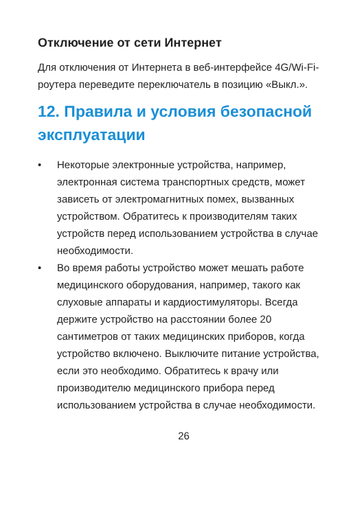Отключение от сети Интернет
Для отключения от Интернета в веб-интерфейсе 4G/Wi-Fi-роутера переведите переключатель в позицию «Выкл.».
12. Правила и условия безопасной эксплуатации
• Некоторые электронные устройства, например, электронная система транспортных средств, может зависеть от электромагнитных помех, вызванных устройством. Обратитесь к производителям таких устройств перед использованием устройства в случае необходимости.
• Во время работы устройство может мешать работе медицинского оборудования, например, такого как слуховые аппараты и кардиостимуляторы. Всегда держите устройство на расстоянии более 20 сантиметров от таких медицинских приборов, когда устройство включено. Выключите питание устройства, если это необходимо. Обратитесь к врачу или производителю медицинского прибора перед использованием устройства в случае необходимости.
26